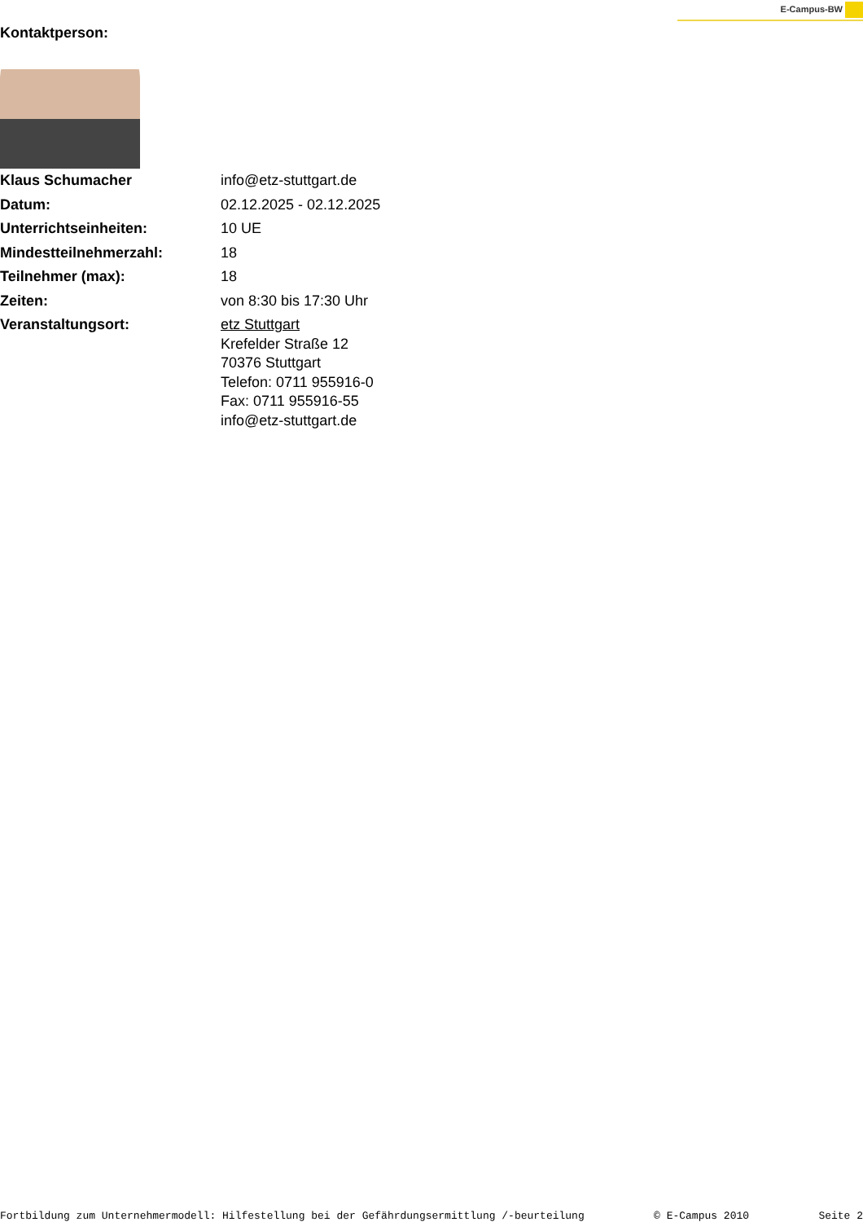E-Campus-BW
Kontaktperson:
| Klaus Schumacher | info@etz-stuttgart.de |
| Datum: | 02.12.2025 - 02.12.2025 |
| Unterrichtseinheiten: | 10 UE |
| Mindestteilnehmerzahl: | 18 |
| Teilnehmer (max): | 18 |
| Zeiten: | von 8:30 bis 17:30 Uhr |
| Veranstaltungsort: | etz Stuttgart Krefelder Straße 12 70376 Stuttgart Telefon: 0711 955916-0 Fax: 0711 955916-55 info@etz-stuttgart.de |
Fortbildung zum Unternehmermodell: Hilfestellung bei der Gefährdungsermittlung /-beurteilung © E-Campus 2010 Seite 2